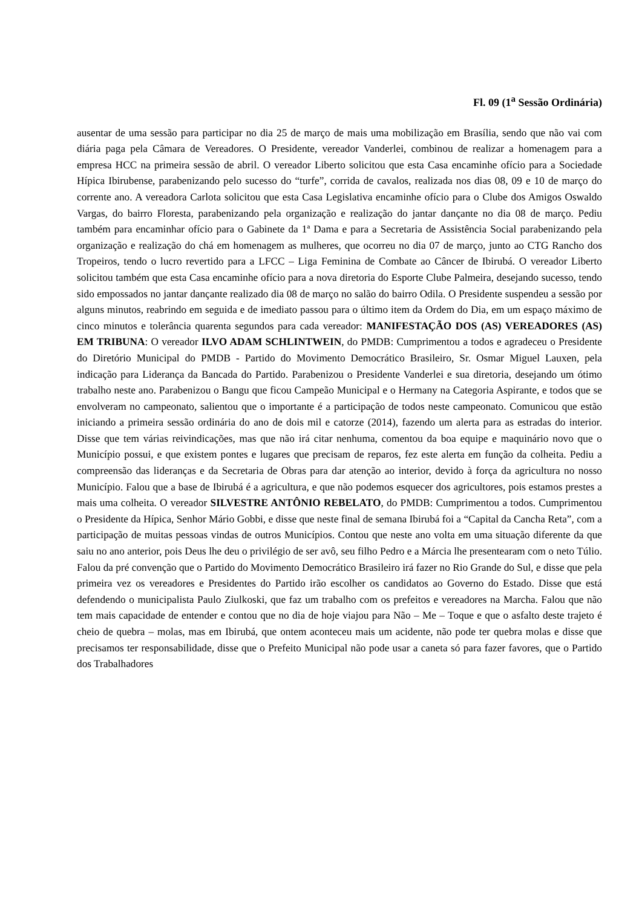Fl. 09 (1<sup>a</sup> Sessão Ordinária)
ausentar de uma sessão para participar no dia 25 de março de mais uma mobilização em Brasília, sendo que não vai com diária paga pela Câmara de Vereadores. O Presidente, vereador Vanderlei, combinou de realizar a homenagem para a empresa HCC na primeira sessão de abril. O vereador Liberto solicitou que esta Casa encaminhe ofício para a Sociedade Hípica Ibirubense, parabenizando pelo sucesso do “turfe”, corrida de cavalos, realizada nos dias 08, 09 e 10 de março do corrente ano. A vereadora Carlota solicitou que esta Casa Legislativa encaminhe ofício para o Clube dos Amigos Oswaldo Vargas, do bairro Floresta, parabenizando pela organização e realização do jantar dançante no dia 08 de março. Pediu também para encaminhar ofício para o Gabinete da 1ª Dama e para a Secretaria de Assistência Social parabenizando pela organização e realização do chá em homenagem as mulheres, que ocorreu no dia 07 de março, junto ao CTG Rancho dos Tropeiros, tendo o lucro revertido para a LFCC – Liga Feminina de Combate ao Câncer de Ibirubá. O vereador Liberto solicitou também que esta Casa encaminhe ofício para a nova diretoria do Esporte Clube Palmeira, desejando sucesso, tendo sido empossados no jantar dançante realizado dia 08 de março no salão do bairro Odila. O Presidente suspendeu a sessão por alguns minutos, reabrindo em seguida e de imediato passou para o último item da Ordem do Dia, em um espaço máximo de cinco minutos e tolerância quarenta segundos para cada vereador: MANIFESTAÇÃO DOS (AS) VEREADORES (AS) EM TRIBUNA: O vereador ILVO ADAM SCHLINTWEIN, do PMDB: Cumprimentou a todos e agradeceu o Presidente do Diretório Municipal do PMDB - Partido do Movimento Democrático Brasileiro, Sr. Osmar Miguel Lauxen, pela indicação para Liderança da Bancada do Partido. Parabenizou o Presidente Vanderlei e sua diretoria, desejando um ótimo trabalho neste ano. Parabenizou o Bangu que ficou Campeão Municipal e o Hermany na Categoria Aspirante, e todos que se envolveram no campeonato, salientou que o importante é a participação de todos neste campeonato. Comunicou que estão iniciando a primeira sessão ordinária do ano de dois mil e catorze (2014), fazendo um alerta para as estradas do interior. Disse que tem várias reivindicações, mas que não irá citar nenhuma, comentou da boa equipe e maquinário novo que o Município possui, e que existem pontes e lugares que precisam de reparos, fez este alerta em função da colheita. Pediu a compreensão das lideranças e da Secretaria de Obras para dar atenção ao interior, devido à força da agricultura no nosso Município. Falou que a base de Ibirubá é a agricultura, e que não podemos esquecer dos agricultores, pois estamos prestes a mais uma colheita. O vereador SILVESTRE ANTÔNIO REBELATO, do PMDB: Cumprimentou a todos. Cumprimentou o Presidente da Hípica, Senhor Mário Gobbi, e disse que neste final de semana Ibirubá foi a “Capital da Cancha Reta”, com a participação de muitas pessoas vindas de outros Municípios. Contou que neste ano volta em uma situação diferente da que saiu no ano anterior, pois Deus lhe deu o privilégio de ser avô, seu filho Pedro e a Márcia lhe presentearam com o neto Túlio. Falou da pré convenção que o Partido do Movimento Democrático Brasileiro irá fazer no Rio Grande do Sul, e disse que pela primeira vez os vereadores e Presidentes do Partido irão escolher os candidatos ao Governo do Estado. Disse que está defendendo o municipalista Paulo Ziulkoski, que faz um trabalho com os prefeitos e vereadores na Marcha. Falou que não tem mais capacidade de entender e contou que no dia de hoje viajou para Não – Me – Toque e que o asfalto deste trajeto é cheio de quebra – molas, mas em Ibirubá, que ontem aconteceu mais um acidente, não pode ter quebra molas e disse que precisamos ter responsabilidade, disse que o Prefeito Municipal não pode usar a caneta só para fazer favores, que o Partido dos Trabalhadores